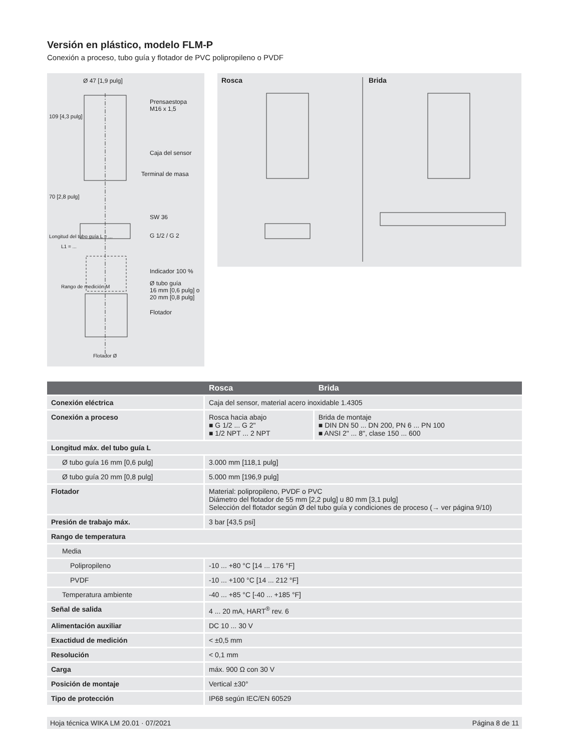Versión en plástico, modelo FLM-P
Conexión a proceso, tubo guía y flotador de PVC polipropileno o PVDF
Ø 47 [1,9 pulg]
Prensaestopa
M16 x 1,5
Caja del sensor
Terminal de masa
SW 36
G 1/2 / G 2
Indicador 100 %
Ø tubo guía
16 mm [0,6 pulg] o
20 mm [0,8 pulg]
Flotador
Flotador Ø
109 [4,3 pulg]
70 [2,8 pulg]
Longitud del tubo guía L = ...
L1 = ...
Rango de medición M
Rosca Brida
| | Rosca | Brida |
| --- | --- | --- |
| Conexión eléctrica | Caja del sensor, material acero inoxidable 1.4305 | |
| Conexión a proceso | Rosca hacia abajo ■ G 1/2 ... G 2" ■ 1/2 NPT ... 2 NPT | Brida de montaje ■ DIN DN 50 ... DN 200, PN 6 ... PN 100 ■ ANSI 2" ... 8", clase 150 ... 600 |
| Longitud máx. del tubo guía L | | |
| Ø tubo guía 16 mm [0,6 pulg] | 3.000 mm [118,1 pulg] | |
| Ø tubo guía 20 mm [0,8 pulg] | 5.000 mm [196,9 pulg] | |
| Flotador | Material: polipropileno, PVDF o PVC Diámetro del flotador de 55 mm [2,2 pulg] u 80 mm [3,1 pulg] Selección del flotador según Ø del tubo guía y condiciones de proceso (→ ver página 9/10) | |
| Presión de trabajo máx. | 3 bar [43,5 psi] | |
| Rango de temperatura | | |
| Media | | |
| Polipropileno | -10 ... +80 °C [14 ... 176 °F] | |
| PVDF | -10 ... +100 °C [14 ... 212 °F] | |
| Temperatura ambiente | -40 ... +85 °C [-40 ... +185 °F] | |
| Señal de salida | 4 ... 20 mA, HART<sup>®</sup> rev. 6 | |
| Alimentación auxiliar | DC 10 ... 30 V | |
| Exactidud de medición | < ±0,5 mm | |
| Resolución | < 0,1 mm | |
| Carga | máx. 900 Ω con 30 V | |
| Posición de montaje | Vertical ±30° | |
| Tipo de protección | IP68 según IEC/EN 60529 | |
Hoja técnica WIKA LM 20.01 · 07/2021 Página 8 de 11